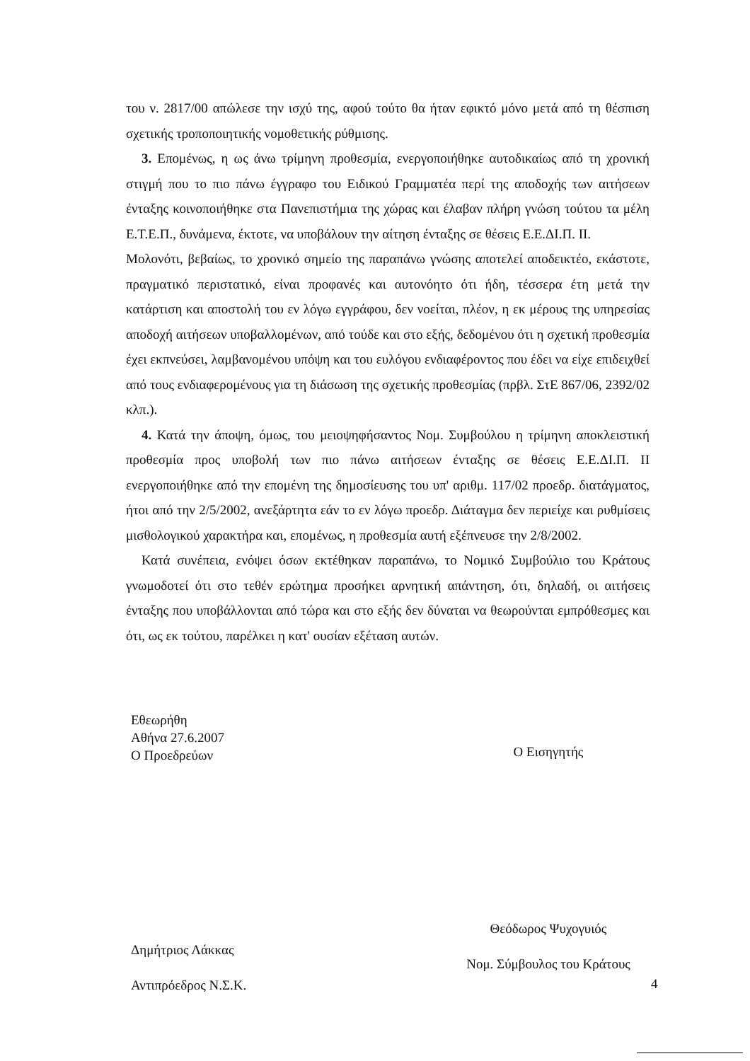του ν. 2817/00 απώλεσε την ισχύ της, αφού τούτο θα ήταν εφικτό μόνο μετά από τη θέσπιση σχετικής τροποποιητικής νομοθετικής ρύθμισης.
3. Επομένως, η ως άνω τρίμηνη προθεσμία, ενεργοποιήθηκε αυτοδικαίως από τη χρονική στιγμή που το πιο πάνω έγγραφο του Ειδικού Γραμματέα περί της αποδοχής των αιτήσεων ένταξης κοινοποιήθηκε στα Πανεπιστήμια της χώρας και έλαβαν πλήρη γνώση τούτου τα μέλη Ε.Τ.Ε.Π., δυνάμενα, έκτοτε, να υποβάλουν την αίτηση ένταξης σε θέσεις Ε.Ε.ΔΙ.Π. ΙΙ.
Μολονότι, βεβαίως, το χρονικό σημείο της παραπάνω γνώσης αποτελεί αποδεικτέο, εκάστοτε, πραγματικό περιστατικό, είναι προφανές και αυτονόητο ότι ήδη, τέσσερα έτη μετά την κατάρτιση και αποστολή του εν λόγω εγγράφου, δεν νοείται, πλέον, η εκ μέρους της υπηρεσίας αποδοχή αιτήσεων υποβαλλομένων, από τούδε και στο εξής, δεδομένου ότι η σχετική προθεσμία έχει εκπνεύσει, λαμβανομένου υπόψη και του ευλόγου ενδιαφέροντος που έδει να είχε επιδειχθεί από τους ενδιαφερομένους για τη διάσωση της σχετικής προθεσμίας (πρβλ. ΣτΕ 867/06, 2392/02 κλπ.).
4. Κατά την άποψη, όμως, του μειοψηφήσαντος Νομ. Συμβούλου η τρίμηνη αποκλειστική προθεσμία προς υποβολή των πιο πάνω αιτήσεων ένταξης σε θέσεις Ε.Ε.ΔΙ.Π. ΙΙ ενεργοποιήθηκε από την επομένη της δημοσίευσης του υπ' αριθμ. 117/02 προεδρ. διατάγματος, ήτοι από την 2/5/2002, ανεξάρτητα εάν το εν λόγω προεδρ. Διάταγμα δεν περιείχε και ρυθμίσεις μισθολογικού χαρακτήρα και, επομένως, η προθεσμία αυτή εξέπνευσε την 2/8/2002.
Κατά συνέπεια, ενόψει όσων εκτέθηκαν παραπάνω, το Νομικό Συμβούλιο του Κράτους γνωμοδοτεί ότι στο τεθέν ερώτημα προσήκει αρνητική απάντηση, ότι, δηλαδή, οι αιτήσεις ένταξης που υποβάλλονται από τώρα και στο εξής δεν δύναται να θεωρούνται εμπρόθεσμες και ότι, ως εκ τούτου, παρέλκει η κατ' ουσίαν εξέταση αυτών.
Εθεωρήθη
Αθήνα 27.6.2007
Ο Προεδρεύων
Δημήτριος Λάκκας
Αντιπρόεδρος Ν.Σ.Κ.
Ο Εισηγητής
Θεόδωρος Ψυχογυιός
Νομ. Σύμβουλος του Κράτους
4